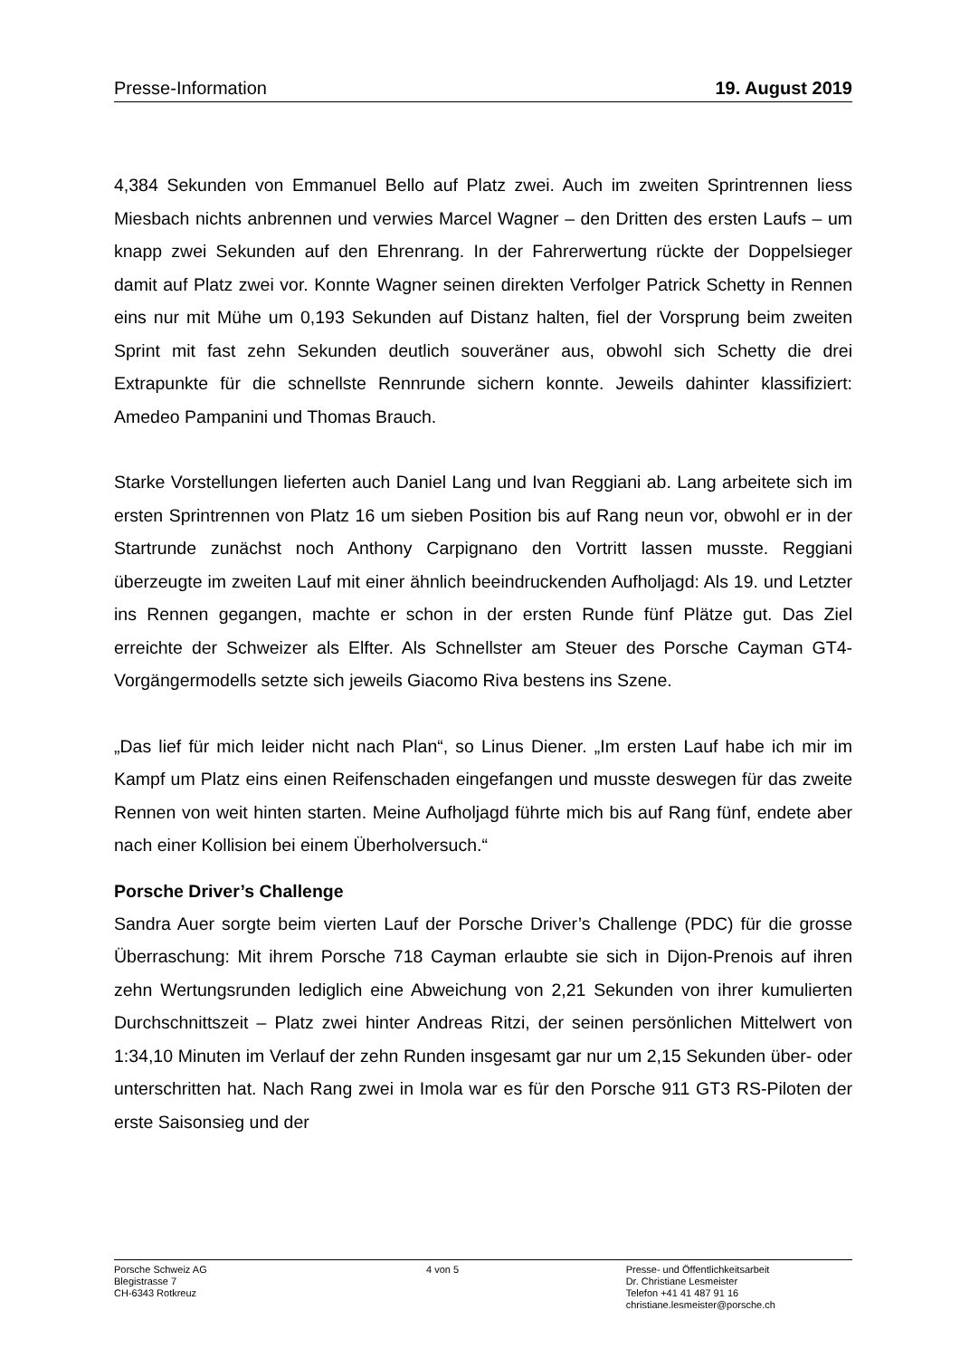Presse-Information 19. August 2019
4,384 Sekunden von Emmanuel Bello auf Platz zwei. Auch im zweiten Sprintrennen liess Miesbach nichts anbrennen und verwies Marcel Wagner – den Dritten des ersten Laufs – um knapp zwei Sekunden auf den Ehrenrang. In der Fahrerwertung rückte der Doppelsieger damit auf Platz zwei vor. Konnte Wagner seinen direkten Verfolger Patrick Schetty in Rennen eins nur mit Mühe um 0,193 Sekunden auf Distanz halten, fiel der Vorsprung beim zweiten Sprint mit fast zehn Sekunden deutlich souveräner aus, obwohl sich Schetty die drei Extrapunkte für die schnellste Rennrunde sichern konnte. Jeweils dahinter klassifiziert: Amedeo Pampanini und Thomas Brauch.
Starke Vorstellungen lieferten auch Daniel Lang und Ivan Reggiani ab. Lang arbeitete sich im ersten Sprintrennen von Platz 16 um sieben Position bis auf Rang neun vor, obwohl er in der Startrunde zunächst noch Anthony Carpignano den Vortritt lassen musste. Reggiani überzeugte im zweiten Lauf mit einer ähnlich beeindruckenden Aufholjagd: Als 19. und Letzter ins Rennen gegangen, machte er schon in der ersten Runde fünf Plätze gut. Das Ziel erreichte der Schweizer als Elfter. Als Schnellster am Steuer des Porsche Cayman GT4-Vorgängermodells setzte sich jeweils Giacomo Riva bestens ins Szene.
„Das lief für mich leider nicht nach Plan“, so Linus Diener. „Im ersten Lauf habe ich mir im Kampf um Platz eins einen Reifenschaden eingefangen und musste deswegen für das zweite Rennen von weit hinten starten. Meine Aufholjagd führte mich bis auf Rang fünf, endete aber nach einer Kollision bei einem Überholversuch.“
Porsche Driver’s Challenge
Sandra Auer sorgte beim vierten Lauf der Porsche Driver’s Challenge (PDC) für die grosse Überraschung: Mit ihrem Porsche 718 Cayman erlaubte sie sich in Dijon-Prenois auf ihren zehn Wertungsrunden lediglich eine Abweichung von 2,21 Sekunden von ihrer kumulierten Durchschnittszeit – Platz zwei hinter Andreas Ritzi, der seinen persönlichen Mittelwert von 1:34,10 Minuten im Verlauf der zehn Runden insgesamt gar nur um 2,15 Sekunden über- oder unterschritten hat. Nach Rang zwei in Imola war es für den Porsche 911 GT3 RS-Piloten der erste Saisonsieg und der
Porsche Schweiz AG
Blegistrasse 7
CH-6343 Rotkreuz
4 von 5 Presse- und Öffentlichkeitsarbeit
Dr. Christiane Lesmeister
Telefon +41 41 487 91 16
christiane.lesmeister@porsche.ch